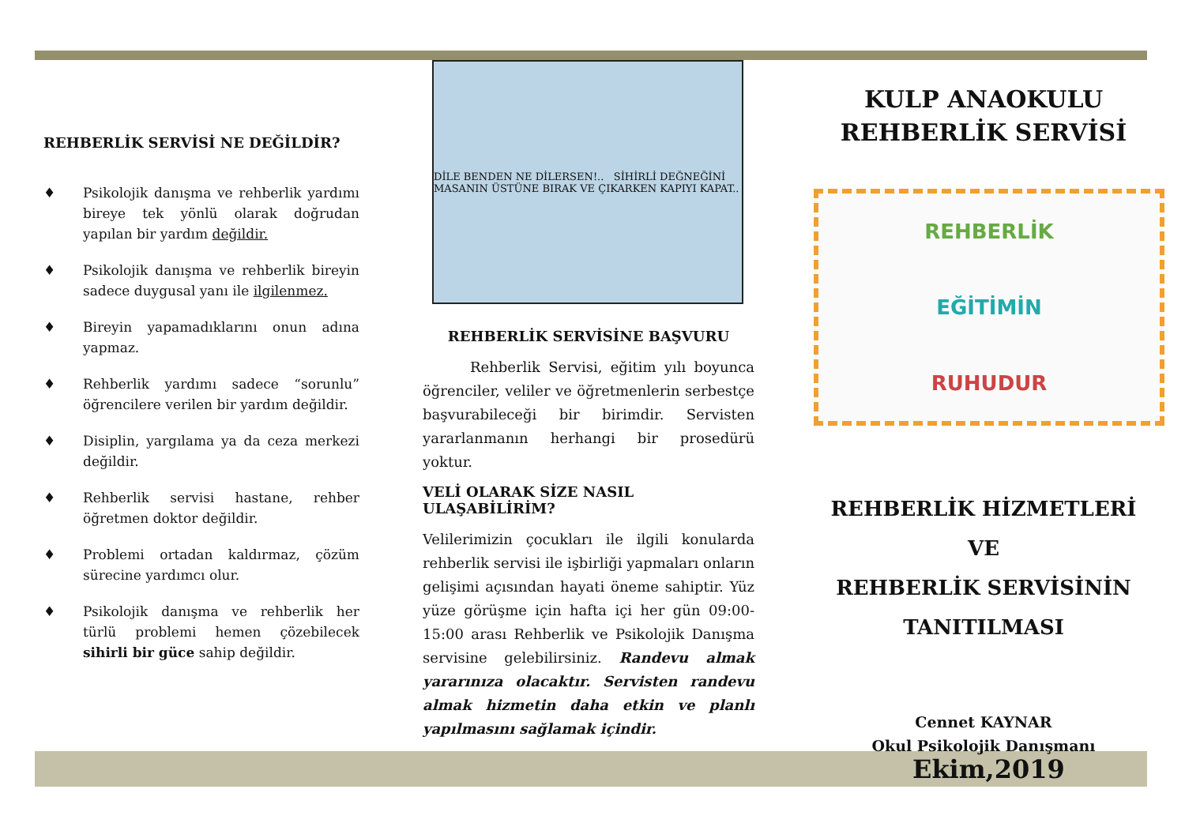REHBERLİK SERVİSİ NE DEĞİLDİR?
♦ Psikolojik danışma ve rehberlik yardımı bireye tek yönlü olarak doğrudan yapılan bir yardım değildir.
♦ Psikolojik danışma ve rehberlik bireyin sadece duygusal yanı ile ilgilenmez.
♦ Bireyin yapamadıklarını onun adına yapmaz.
♦ Rehberlik yardımı sadece “sorunlu” öğrencilere verilen bir yardım değildir.
♦ Disiplin, yargılama ya da ceza merkezi değildir.
♦ Rehberlik servisi hastane, rehber öğretmen doktor değildir.
♦ Problemi ortadan kaldırmaz, çözüm sürecine yardımcı olur.
♦ Psikolojik danışma ve rehberlik her türlü problemi hemen çözebilecek sihirli bir güce sahip değildir.
DİLE BENDEN NE DİLERSEN!.. SİHİRLİ DEĞNEĞİNİ MASANIN ÜSTÜNE BIRAK VE ÇIKARKEN KAPIYI KAPAT..
REHBERLİK SERVİSİNE BAŞVURU
Rehberlik Servisi, eğitim yılı boyunca öğrenciler, veliler ve öğretmenlerin serbestçe başvurabileceği bir birimdir. Servisten yararlanmanın herhangi bir prosedürü yoktur.
VELİ OLARAK SİZE NASIL ULAŞABİLİRİM?
Velilerimizin çocukları ile ilgili konularda rehberlik servisi ile işbirliği yapmaları onların gelişimi açısından hayati öneme sahiptir. Yüz yüze görüşme için hafta içi her gün 09:00-15:00 arası Rehberlik ve Psikolojik Danışma servisine gelebilirsiniz. Randevu almak yararınıza olacaktır. Servisten randevu almak hizmetin daha etkin ve planlı yapılmasını sağlamak içindir.
KULP ANAOKULU
REHBERLİK SERVİSİ
REHBERLİK
EĞİTİMİN
RUHUDUR
REHBERLİK HİZMETLERİ
VE
REHBERLİK SERVİSİNİN
TANITILMASI
Cennet KAYNAR
Okul Psikolojik Danışmanı
Ekim,2019